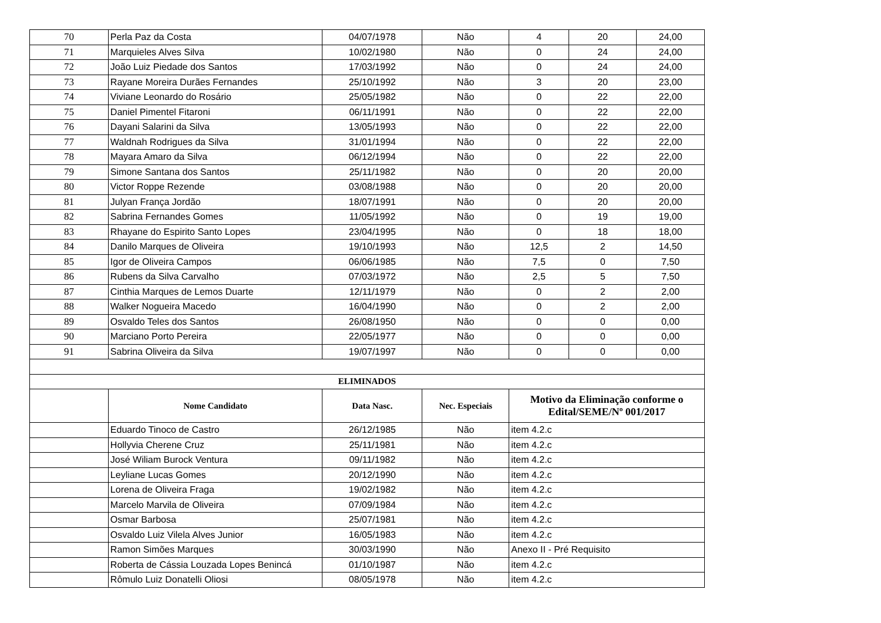| 70 | Perla Paz da Costa | 04/07/1978 | Não | 4 | 20 | 24,00 |
| 71 | Marquieles Alves Silva | 10/02/1980 | Não | 0 | 24 | 24,00 |
| 72 | João Luiz Piedade dos Santos | 17/03/1992 | Não | 0 | 24 | 24,00 |
| 73 | Rayane Moreira Durães Fernandes | 25/10/1992 | Não | 3 | 20 | 23,00 |
| 74 | Viviane Leonardo do Rosário | 25/05/1982 | Não | 0 | 22 | 22,00 |
| 75 | Daniel Pimentel Fitaroni | 06/11/1991 | Não | 0 | 22 | 22,00 |
| 76 | Dayani Salarini da Silva | 13/05/1993 | Não | 0 | 22 | 22,00 |
| 77 | Waldnah Rodrigues da Silva | 31/01/1994 | Não | 0 | 22 | 22,00 |
| 78 | Mayara Amaro da Silva | 06/12/1994 | Não | 0 | 22 | 22,00 |
| 79 | Simone Santana dos Santos | 25/11/1982 | Não | 0 | 20 | 20,00 |
| 80 | Victor Roppe Rezende | 03/08/1988 | Não | 0 | 20 | 20,00 |
| 81 | Julyan França Jordão | 18/07/1991 | Não | 0 | 20 | 20,00 |
| 82 | Sabrina Fernandes Gomes | 11/05/1992 | Não | 0 | 19 | 19,00 |
| 83 | Rhayane do Espirito Santo Lopes | 23/04/1995 | Não | 0 | 18 | 18,00 |
| 84 | Danilo Marques de Oliveira | 19/10/1993 | Não | 12,5 | 2 | 14,50 |
| 85 | Igor de Oliveira Campos | 06/06/1985 | Não | 7,5 | 0 | 7,50 |
| 86 | Rubens da Silva Carvalho | 07/03/1972 | Não | 2,5 | 5 | 7,50 |
| 87 | Cinthia Marques de Lemos Duarte | 12/11/1979 | Não | 0 | 2 | 2,00 |
| 88 | Walker Nogueira Macedo | 16/04/1990 | Não | 0 | 2 | 2,00 |
| 89 | Osvaldo Teles dos Santos | 26/08/1950 | Não | 0 | 0 | 0,00 |
| 90 | Marciano Porto Pereira | 22/05/1977 | Não | 0 | 0 | 0,00 |
| 91 | Sabrina Oliveira da Silva | 19/07/1997 | Não | 0 | 0 | 0,00 |
| ELIMINADOS | | | | | | |
| | Nome Candidato | Data Nasc. | Nec. Especiais | Motivo da Eliminação conforme o Edital/SEME/Nº 001/2017 | | |
| | Eduardo Tinoco de Castro | 26/12/1985 | Não | item 4.2.c | | |
| | Hollyvia Cherene Cruz | 25/11/1981 | Não | item 4.2.c | | |
| | José Wiliam Burock Ventura | 09/11/1982 | Não | item 4.2.c | | |
| | Leyliane Lucas Gomes | 20/12/1990 | Não | item 4.2.c | | |
| | Lorena de Oliveira Fraga | 19/02/1982 | Não | item 4.2.c | | |
| | Marcelo Marvila de Oliveira | 07/09/1984 | Não | item 4.2.c | | |
| | Osmar Barbosa | 25/07/1981 | Não | item 4.2.c | | |
| | Osvaldo Luiz Vilela Alves Junior | 16/05/1983 | Não | item 4.2.c | | |
| | Ramon Simões Marques | 30/03/1990 | Não | Anexo II - Pré Requisito | | |
| | Roberta de Cássia Louzada Lopes Benincá | 01/10/1987 | Não | item 4.2.c | | |
| | Rômulo Luiz Donatelli Oliosi | 08/05/1978 | Não | item 4.2.c | | |